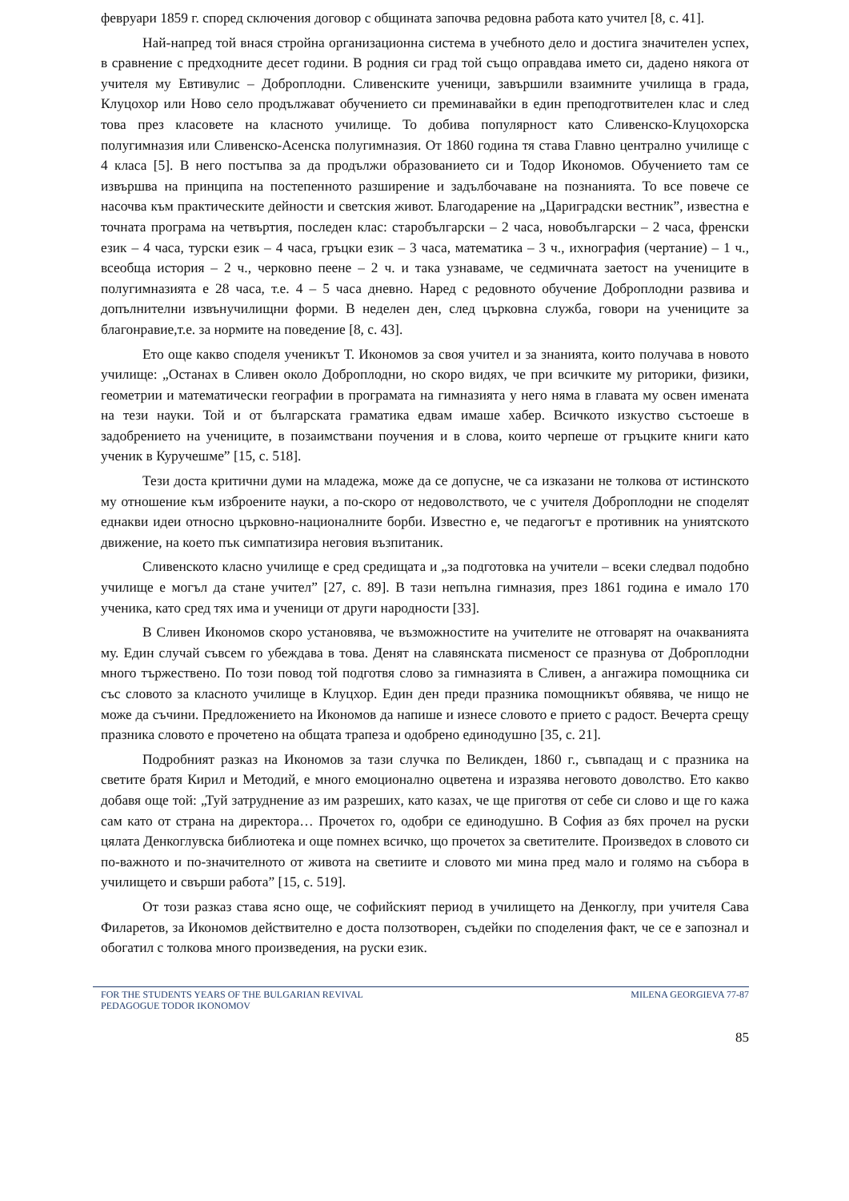февруари 1859 г. според сключения договор с общината започва редовна работа като учител [8, с. 41].
Най-напред той внася стройна организационна система в учебното дело и достига значителен успех, в сравнение с предходните десет години. В родния си град той също оправдава името си, дадено някога от учителя му Евтивулис – Доброплодни. Сливенските ученици, завършили взаимните училища в града, Клуцохор или Ново село продължават обучението си преминавайки в един преподготвителен клас и след това през класовете на класното училище. То добива популярност като Сливенско-Клуцохорска полугимназия или Сливенско-Асенска полугимназия. От 1860 година тя става Главно централно училище с 4 класа [5]. В него постъпва за да продължи образованието си и Тодор Икономов. Обучението там се извършва на принципа на постепенното разширение и задълбочаване на познанията. То все повече се насочва към практическите дейности и светския живот. Благодарение на „Цариградски вестник”, известна е точната програма на четвъртия, последен клас: старобългарски – 2 часа, новобългарски – 2 часа, френски език – 4 часа, турски език – 4 часа, гръцки език – 3 часа, математика – 3 ч., ихнография (чертание) – 1 ч., всеобща история – 2 ч., черковно пеене – 2 ч. и така узнаваме, че седмичната заетост на учениците в полугимназията е 28 часа, т.е. 4 – 5 часа дневно. Наред с редовното обучение Доброплодни развива и допълнителни извънучилищни форми. В неделен ден, след църковна служба, говори на учениците за благонравие,т.е. за нормите на поведение [8, с. 43].
Ето още какво споделя ученикът Т. Икономов за своя учител и за знанията, които получава в новото училище: „Останах в Сливен около Доброплодни, но скоро видях, че при всичките му риторики, физики, геометрии и математически географии в програмата на гимназията у него няма в главата му освен имената на тези науки. Той и от българската граматика едвам имаше хабер. Всичкото изкуство състоеше в задобрението на учениците, в позаимствани поучения и в слова, които черпеше от гръцките книги като ученик в Куручешме” [15, с. 518].
Тези доста критични думи на младежа, може да се допусне, че са изказани не толкова от истинското му отношение към изброените науки, а по-скоро от недоволството, че с учителя Доброплодни не споделят еднакви идеи относно църковно-националните борби. Известно е, че педагогът е противник на униятското движение, на което пък симпатизира неговия възпитаник.
Сливенското класно училище е сред средищата и „за подготовка на учители – всеки следвал подобно училище е могъл да стане учител” [27, с. 89]. В тази непълна гимназия, през 1861 година е имало 170 ученика, като сред тях има и ученици от други народности [33].
В Сливен Икономов скоро установява, че възможностите на учителите не отговарят на очакванията му. Един случай съвсем го убеждава в това. Денят на славянската писменост се празнува от Доброплодни много тържествено. По този повод той подготвя слово за гимназията в Сливен, а ангажира помощника си със словото за класното училище в Клуцхор. Един ден преди празника помощникът обявява, че нищо не може да съчини. Предложението на Икономов да напише и изнесе словото е прието с радост. Вечерта срещу празника словото е прочетено на общата трапеза и одобрено единодушно [35, с. 21].
Подробният разказ на Икономов за тази случка по Великден, 1860 г., съвпадащ и с празника на светите братя Кирил и Методий, е много емоционално оцветена и изразява неговото доволство. Ето какво добавя още той: „Туй затруднение аз им разреших, като казах, че ще приготвя от себе си слово и ще го кажа сам като от страна на директора… Прочетох го, одобри се единодушно. В София аз бях прочел на руски цялата Денкоглувска библиотека и още помнех всичко, що прочетох за светителите. Произведох в словото си по-важното и по-значителното от живота на светиите и словото ми мина пред мало и голямо на събора в училището и свърши работа” [15, с. 519].
От този разказ става ясно още, че софийският период в училището на Денкоглу, при учителя Сава Филаретов, за Икономов действително е доста ползотворен, съдейки по споделения факт, че се е запознал и обогатил с толкова много произведения, на руски език.
FOR THE STUDENTS YEARS OF THE BULGARIAN REVIVAL
PEDAGOGUE TODOR IKONOMOV
MILENA GEORGIEVA 77-87
85